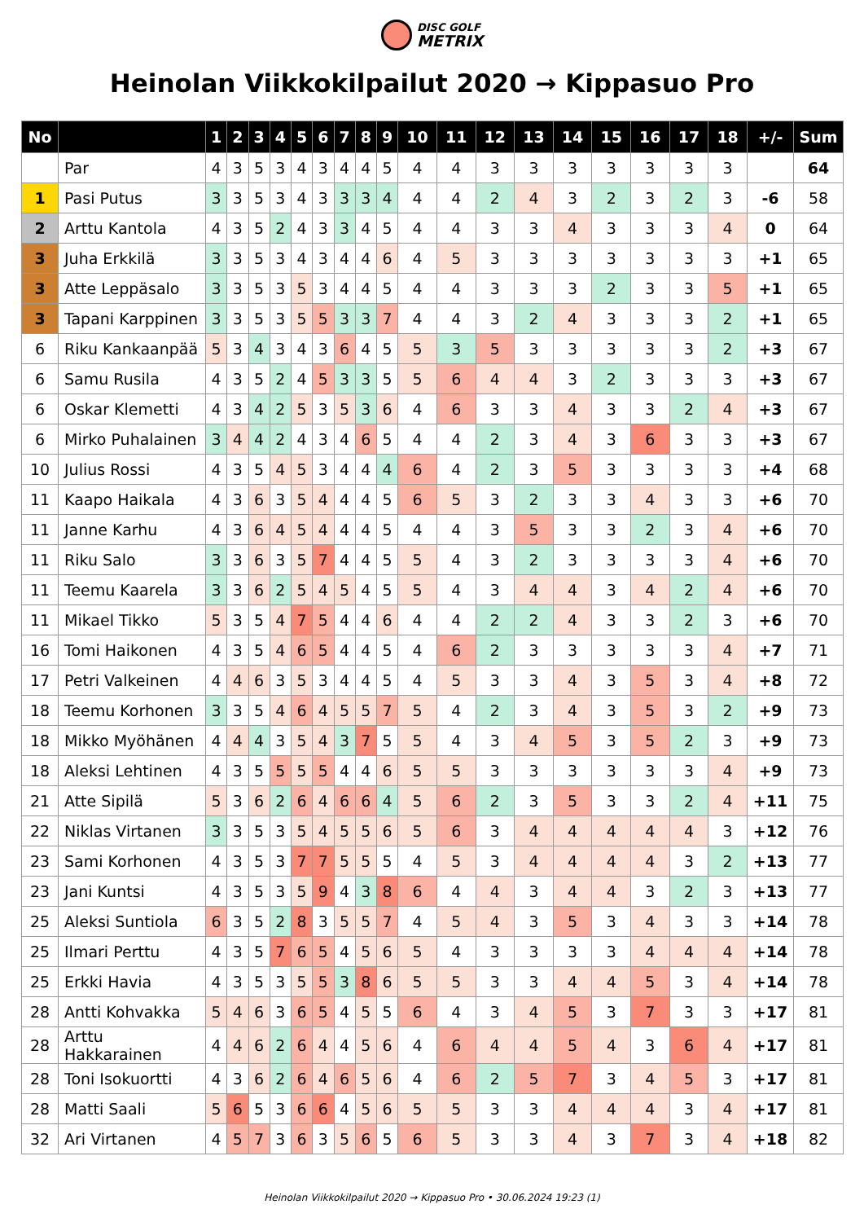DISC GOLF METRIX
Heinolan Viikkokilpailut 2020 → Kippasuo Pro
| No | | 1 | 2 | 3 | 4 | 5 | 6 | 7 | 8 | 9 | 10 | 11 | 12 | 13 | 14 | 15 | 16 | 17 | 18 | +/- | Sum |
| --- | --- | --- | --- | --- | --- | --- | --- | --- | --- | --- | --- | --- | --- | --- | --- | --- | --- | --- | --- | --- | --- |
| | Par | 4 | 3 | 5 | 3 | 4 | 3 | 4 | 4 | 5 | 4 | 4 | 3 | 3 | 3 | 3 | 3 | 3 | 3 | | 64 |
| 1 | Pasi Putus | 3 | 3 | 5 | 3 | 4 | 3 | 3 | 3 | 4 | 4 | 4 | 2 | 4 | 3 | 2 | 3 | 2 | 3 | -6 | 58 |
| 2 | Arttu Kantola | 4 | 3 | 5 | 2 | 4 | 3 | 3 | 4 | 5 | 4 | 4 | 3 | 3 | 4 | 3 | 3 | 3 | 4 | 0 | 64 |
| 3 | Juha Erkkilä | 3 | 3 | 5 | 3 | 4 | 3 | 4 | 4 | 6 | 4 | 5 | 3 | 3 | 3 | 3 | 3 | 3 | 3 | +1 | 65 |
| 3 | Atte Leppäsalo | 3 | 3 | 5 | 3 | 5 | 3 | 4 | 4 | 5 | 4 | 4 | 3 | 3 | 3 | 2 | 3 | 3 | 5 | +1 | 65 |
| 3 | Tapani Karppinen | 3 | 3 | 5 | 3 | 5 | 5 | 3 | 3 | 7 | 4 | 4 | 3 | 2 | 4 | 3 | 3 | 3 | 2 | +1 | 65 |
| 6 | Riku Kankaanpää | 5 | 3 | 4 | 3 | 4 | 3 | 6 | 4 | 5 | 5 | 3 | 5 | 3 | 3 | 3 | 3 | 3 | 2 | +3 | 67 |
| 6 | Samu Rusila | 4 | 3 | 5 | 2 | 4 | 5 | 3 | 3 | 5 | 5 | 6 | 4 | 4 | 3 | 2 | 3 | 3 | 3 | +3 | 67 |
| 6 | Oskar Klemetti | 4 | 3 | 4 | 2 | 5 | 3 | 5 | 3 | 6 | 4 | 6 | 3 | 3 | 4 | 3 | 3 | 2 | 4 | +3 | 67 |
| 6 | Mirko Puhalainen | 3 | 4 | 4 | 2 | 4 | 3 | 4 | 6 | 5 | 4 | 4 | 2 | 3 | 4 | 3 | 6 | 3 | 3 | +3 | 67 |
| 10 | Julius Rossi | 4 | 3 | 5 | 4 | 5 | 3 | 4 | 4 | 4 | 6 | 4 | 2 | 3 | 5 | 3 | 3 | 3 | 3 | +4 | 68 |
| 11 | Kaapo Haikala | 4 | 3 | 6 | 3 | 5 | 4 | 4 | 4 | 5 | 6 | 5 | 3 | 2 | 3 | 3 | 4 | 3 | 3 | +6 | 70 |
| 11 | Janne Karhu | 4 | 3 | 6 | 4 | 5 | 4 | 4 | 4 | 5 | 4 | 4 | 3 | 5 | 3 | 3 | 2 | 3 | 4 | +6 | 70 |
| 11 | Riku Salo | 3 | 3 | 6 | 3 | 5 | 7 | 4 | 4 | 5 | 5 | 4 | 3 | 2 | 3 | 3 | 3 | 3 | 4 | +6 | 70 |
| 11 | Teemu Kaarela | 3 | 3 | 6 | 2 | 5 | 4 | 5 | 4 | 5 | 5 | 4 | 3 | 4 | 4 | 3 | 4 | 2 | 4 | +6 | 70 |
| 11 | Mikael Tikko | 5 | 3 | 5 | 4 | 7 | 5 | 4 | 4 | 6 | 4 | 4 | 2 | 2 | 4 | 3 | 3 | 2 | 3 | +6 | 70 |
| 16 | Tomi Haikonen | 4 | 3 | 5 | 4 | 6 | 5 | 4 | 4 | 5 | 4 | 6 | 2 | 3 | 3 | 3 | 3 | 3 | 4 | +7 | 71 |
| 17 | Petri Valkeinen | 4 | 4 | 6 | 3 | 5 | 3 | 4 | 4 | 5 | 4 | 5 | 3 | 3 | 4 | 3 | 5 | 3 | 4 | +8 | 72 |
| 18 | Teemu Korhonen | 3 | 3 | 5 | 4 | 6 | 4 | 5 | 5 | 7 | 5 | 4 | 2 | 3 | 4 | 3 | 5 | 3 | 2 | +9 | 73 |
| 18 | Mikko Myöhänen | 4 | 4 | 4 | 3 | 5 | 4 | 3 | 7 | 5 | 5 | 4 | 3 | 4 | 5 | 3 | 5 | 2 | 3 | +9 | 73 |
| 18 | Aleksi Lehtinen | 4 | 3 | 5 | 5 | 5 | 5 | 4 | 4 | 6 | 5 | 5 | 3 | 3 | 3 | 3 | 3 | 3 | 4 | +9 | 73 |
| 21 | Atte Sipilä | 5 | 3 | 6 | 2 | 6 | 4 | 6 | 6 | 4 | 5 | 6 | 2 | 3 | 5 | 3 | 3 | 2 | 4 | +11 | 75 |
| 22 | Niklas Virtanen | 3 | 3 | 5 | 3 | 5 | 4 | 5 | 5 | 6 | 5 | 6 | 3 | 4 | 4 | 4 | 4 | 4 | 3 | +12 | 76 |
| 23 | Sami Korhonen | 4 | 3 | 5 | 3 | 7 | 7 | 5 | 5 | 5 | 4 | 5 | 3 | 4 | 4 | 4 | 4 | 3 | 2 | +13 | 77 |
| 23 | Jani Kuntsi | 4 | 3 | 5 | 3 | 5 | 9 | 4 | 3 | 8 | 6 | 4 | 4 | 3 | 4 | 4 | 3 | 2 | 3 | +13 | 77 |
| 25 | Aleksi Suntiola | 6 | 3 | 5 | 2 | 8 | 3 | 5 | 5 | 7 | 4 | 5 | 4 | 3 | 5 | 3 | 4 | 3 | 3 | +14 | 78 |
| 25 | Ilmari Perttu | 4 | 3 | 5 | 7 | 6 | 5 | 4 | 5 | 6 | 5 | 4 | 3 | 3 | 3 | 3 | 4 | 4 | 4 | +14 | 78 |
| 25 | Erkki Havia | 4 | 3 | 5 | 3 | 5 | 5 | 3 | 8 | 6 | 5 | 5 | 3 | 3 | 4 | 4 | 5 | 3 | 4 | +14 | 78 |
| 28 | Antti Kohvakka | 5 | 4 | 6 | 3 | 6 | 5 | 4 | 5 | 5 | 6 | 4 | 3 | 4 | 5 | 3 | 7 | 3 | 3 | +17 | 81 |
| 28 | Arttu Hakkarainen | 4 | 4 | 6 | 2 | 6 | 4 | 4 | 5 | 6 | 4 | 6 | 4 | 4 | 5 | 4 | 3 | 6 | 4 | +17 | 81 |
| 28 | Toni Isokuortti | 4 | 3 | 6 | 2 | 6 | 4 | 6 | 5 | 6 | 4 | 6 | 2 | 5 | 7 | 3 | 4 | 5 | 3 | +17 | 81 |
| 28 | Matti Saali | 5 | 6 | 5 | 3 | 6 | 6 | 4 | 5 | 6 | 5 | 5 | 3 | 3 | 4 | 4 | 4 | 3 | 4 | +17 | 81 |
| 32 | Ari Virtanen | 4 | 5 | 7 | 3 | 6 | 3 | 5 | 6 | 5 | 6 | 5 | 3 | 3 | 4 | 3 | 7 | 3 | 4 | +18 | 82 |
Heinolan Viikkokilpailut 2020 → Kippasuo Pro • 30.06.2024 19:23 (1)